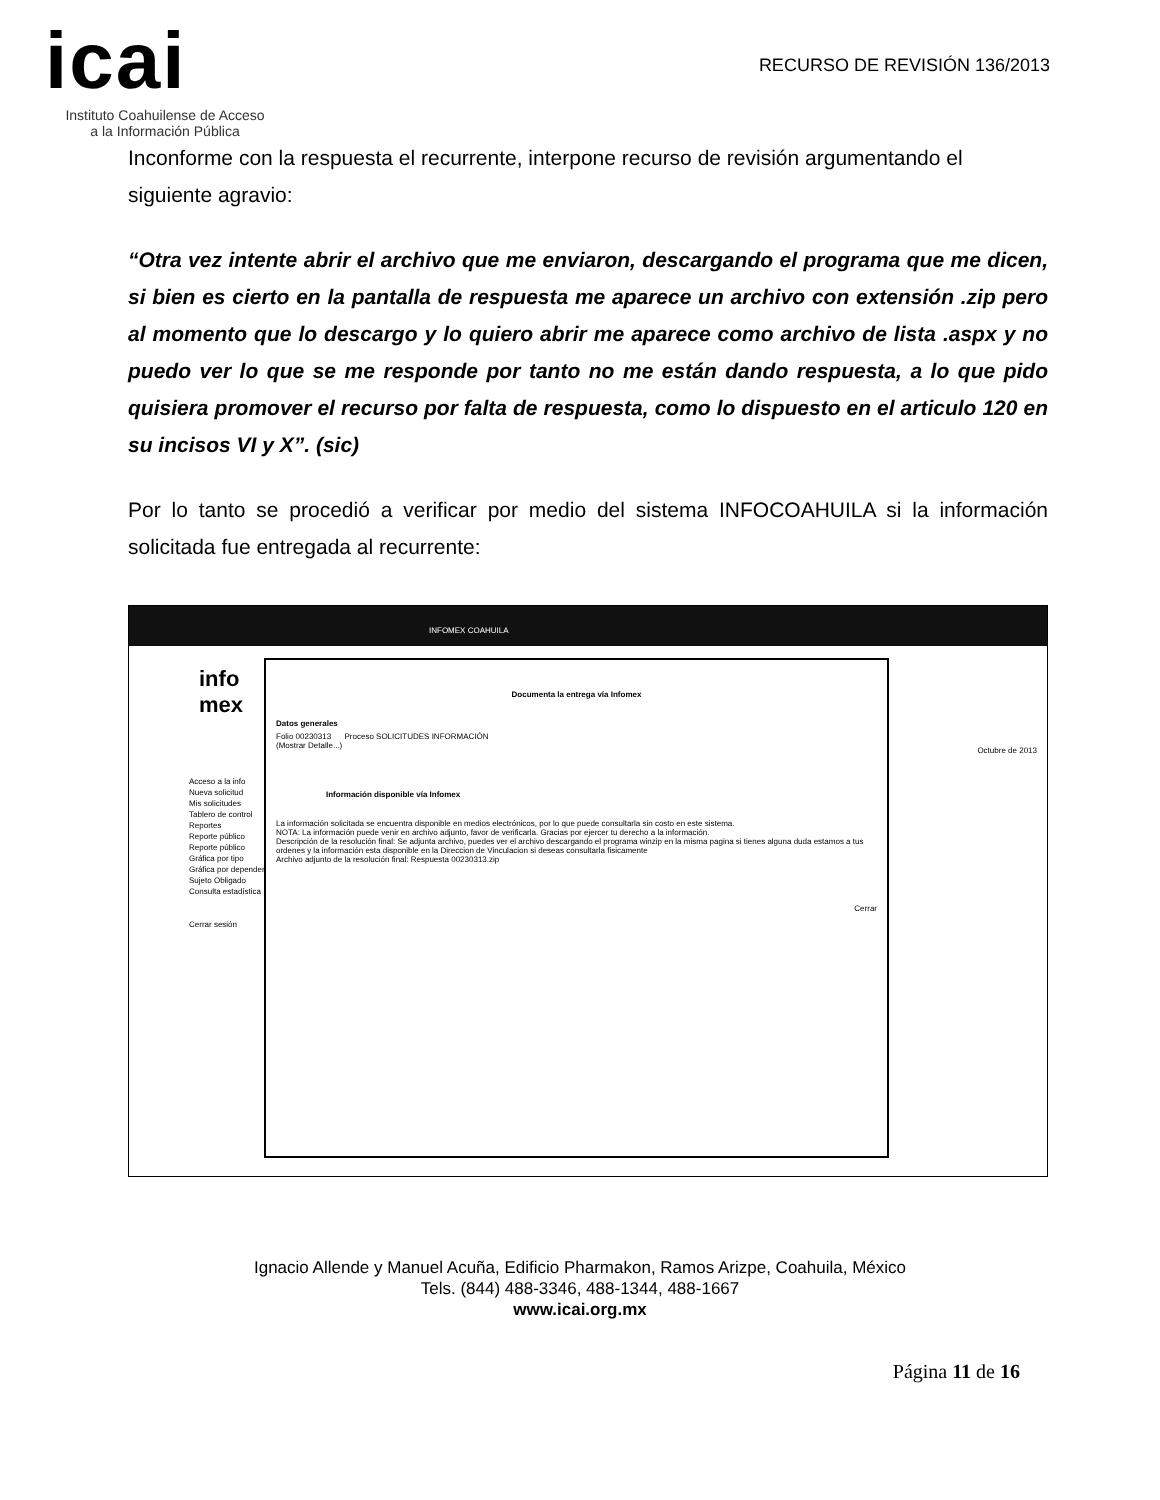icai
Instituto Coahuilense de Acceso
a la Información Pública
RECURSO DE REVISIÓN 136/2013
Inconforme con la respuesta el recurrente, interpone recurso de revisión argumentando el siguiente agravio:
“Otra vez intente abrir el archivo que me enviaron, descargando el programa que me dicen, si bien es cierto en la pantalla de respuesta me aparece un archivo con extensión .zip pero al momento que lo descargo y lo quiero abrir me aparece como archivo de lista .aspx y no puedo ver lo que se me responde por tanto no me están dando respuesta, a lo que pido quisiera promover el recurso por falta de respuesta, como lo dispuesto en el articulo 120 en su incisos VI y X”. (sic)
Por lo tanto se procedió a verificar por medio del sistema INFOCOAHUILA si la información solicitada fue entregada al recurrente:
INFOMEX COAHUILA
info
mex
Acceso a la info
Nueva solicitud
Mis solicitudes
Tablero de control
Reportes
Reporte público
Reporte público
Gráfica por tipo
Gráfica por dependencia
Sujeto Obligado
Consulta estadística
Cerrar sesión
Documenta la entrega vía Infomex
Datos generales
Folio 00230313 Proceso SOLICITUDES INFORMACIÓN
(Mostrar Detalle...)
Información disponible vía Infomex
La información solicitada se encuentra disponible en medios electrónicos, por lo que puede consultarla sin costo en este sistema.
NOTA: La información puede venir en archivo adjunto, favor de verificarla. Gracias por ejercer tu derecho a la información.
Descripción de la resolución final: Se adjunta archivo, puedes ver el archivo descargando el programa winzip en la misma pagina si tienes alguna duda estamos a tus ordenes y la información esta disponible en la Direccion de Vinculacion si deseas consultarla fisicamente
Archivo adjunto de la resolución final: Respuesta 00230313.zip
Cerrar
Octubre de 2013
Ignacio Allende y Manuel Acuña, Edificio Pharmakon, Ramos Arizpe, Coahuila, México
Tels. (844) 488-3346, 488-1344, 488-1667
www.icai.org.mx
Página 11 de 16